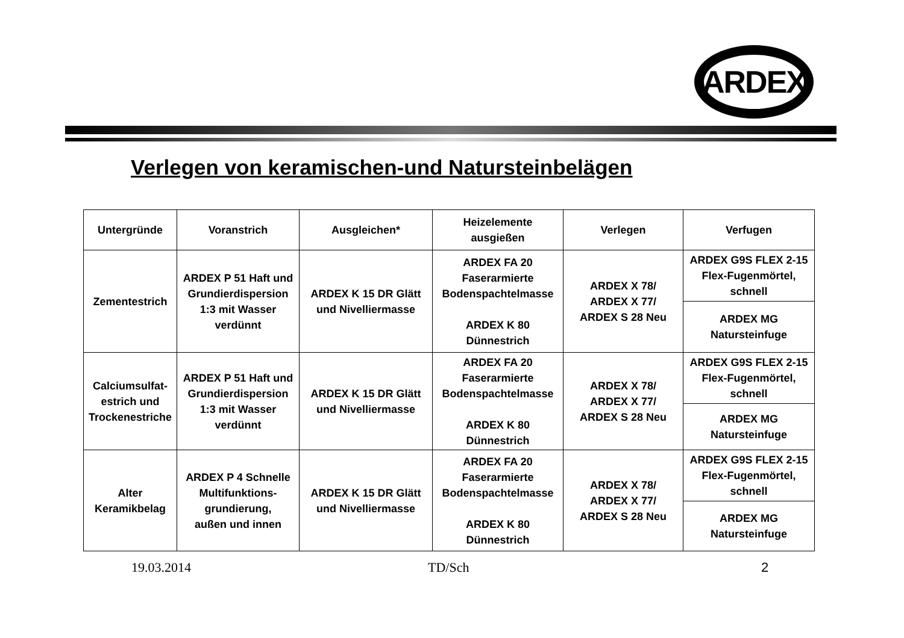ARDEX
Verlegen von keramischen-und Natursteinbelägen
| Untergründe | Voranstrich | Ausgleichen* | Heizelemente ausgießen | Verlegen | Verfugen |
| --- | --- | --- | --- | --- | --- |
| Zementestrich | ARDEX P 51 Haft und Grundierdispersion 1:3 mit Wasser verdünnt | ARDEX K 15 DR Glätt und Nivelliermasse | ARDEX FA 20 Faserarmierte Bodenspachtelmasse ARDEX K 80 Dünnestrich | ARDEX X 78/ ARDEX X 77/ ARDEX S 28 Neu | ARDEX G9S FLEX 2-15 Flex-Fugenmörtel, schnell |
| | | | | | ARDEX MG Natursteinfuge |
| Calciumsulfat-estrich und Trockenestriche | ARDEX P 51 Haft und Grundierdispersion 1:3 mit Wasser verdünnt | ARDEX K 15 DR Glätt und Nivelliermasse | ARDEX FA 20 Faserarmierte Bodenspachtelmasse ARDEX K 80 Dünnestrich | ARDEX X 78/ ARDEX X 77/ ARDEX S 28 Neu | ARDEX G9S FLEX 2-15 Flex-Fugenmörtel, schnell |
| | | | | | ARDEX MG Natursteinfuge |
| Alter Keramikbelag | ARDEX P 4 Schnelle Multifunktions-grundierung, außen und innen | ARDEX K 15 DR Glätt und Nivelliermasse | ARDEX FA 20 Faserarmierte Bodenspachtelmasse ARDEX K 80 Dünnestrich | ARDEX X 78/ ARDEX X 77/ ARDEX S 28 Neu | ARDEX G9S FLEX 2-15 Flex-Fugenmörtel, schnell |
| | | | | | ARDEX MG Natursteinfuge |
19.03.2014 TD/Sch 2